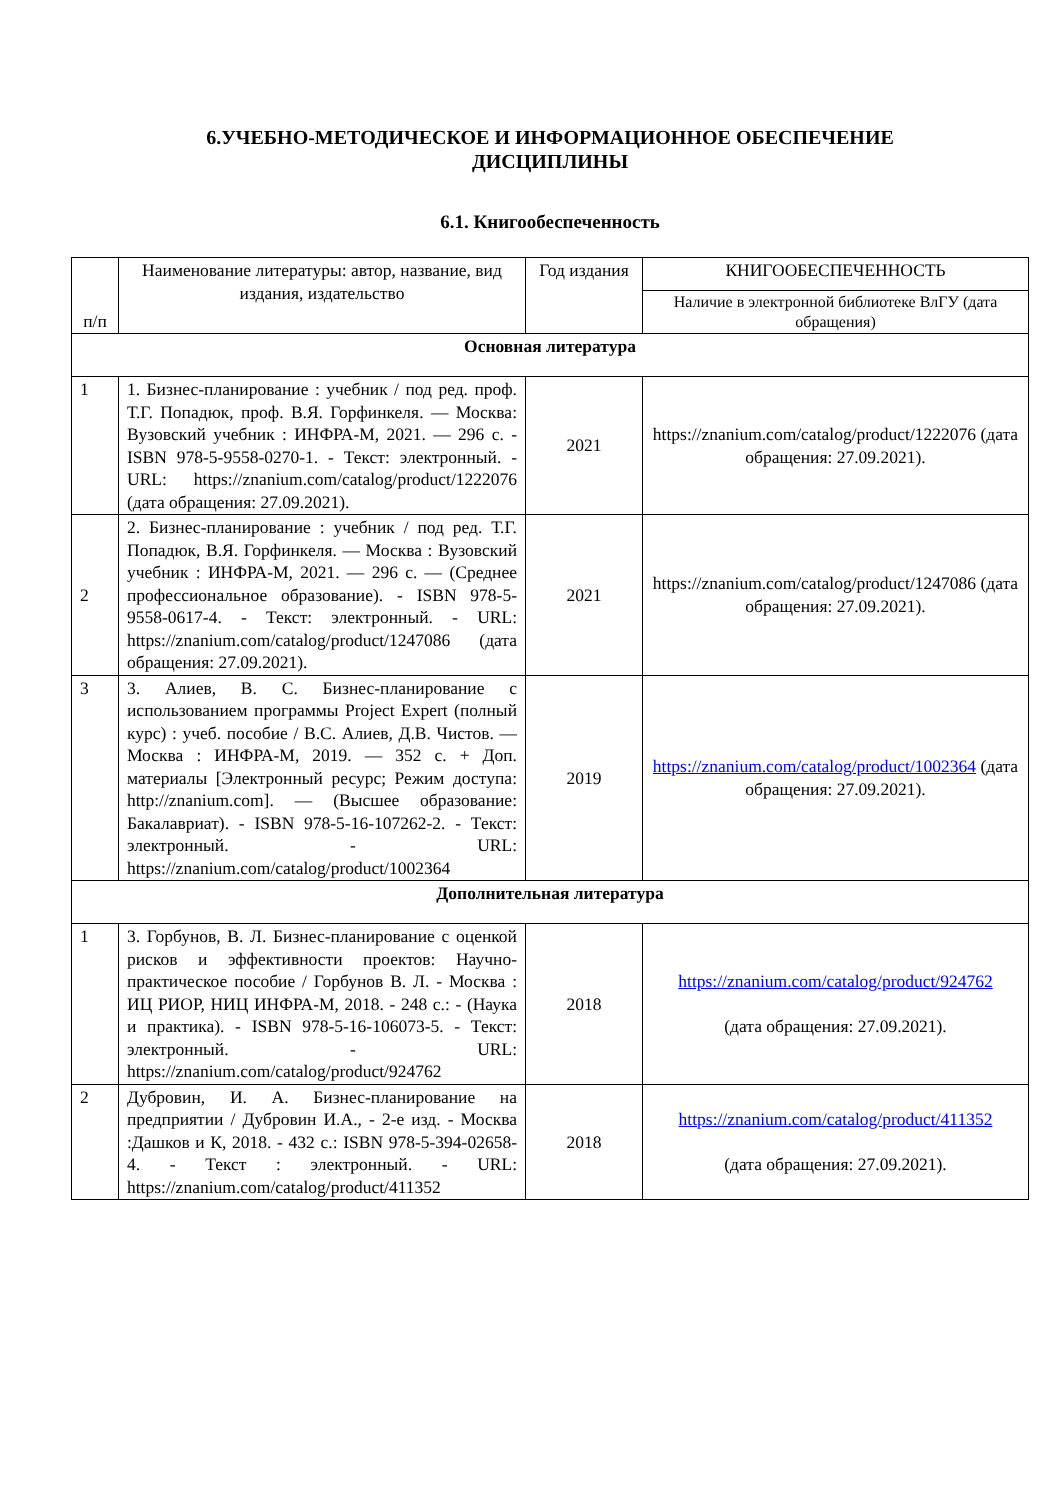6.УЧЕБНО-МЕТОДИЧЕСКОЕ И ИНФОРМАЦИОННОЕ ОБЕСПЕЧЕНИЕ
ДИСЦИПЛИНЫ
6.1. Книгообеспеченность
| п/п | Наименование литературы: автор, название, вид издания, издательство | Год издания | КНИГООБЕСПЕЧЕННОСТЬ |
| --- | --- | --- | --- |
| | | | Наличие в электронной библиотеке ВлГУ (дата обращения) |
| Основная литература | | | |
| 1 | 1. Бизнес-планирование : учебник / под ред. проф. Т.Г. Попадюк, проф. В.Я. Горфинкеля. — Москва: Вузовский учебник : ИНФРА-М, 2021. — 296 с. - ISBN 978-5-9558-0270-1. - Текст: электронный. - URL: https://znanium.com/catalog/product/1222076 (дата обращения: 27.09.2021). | 2021 | https://znanium.com/catalog/product/1222076 (дата обращения: 27.09.2021). |
| 2 | 2. Бизнес-планирование : учебник / под ред. Т.Г. Попадюк, В.Я. Горфинкеля. — Москва : Вузовский учебник : ИНФРА-М, 2021. — 296 с. — (Среднее профессиональное образование). - ISBN 978-5-9558-0617-4. - Текст: электронный. - URL: https://znanium.com/catalog/product/1247086 (дата обращения: 27.09.2021). | 2021 | https://znanium.com/catalog/product/1247086 (дата обращения: 27.09.2021). |
| 3 | 3. Алиев, В. С. Бизнес-планирование с использованием программы Project Expert (полный курс) : учеб. пособие / В.С. Алиев, Д.В. Чистов. — Москва : ИНФРА-М, 2019. — 352 с. + Доп. материалы [Электронный ресурс; Режим доступа: http://znanium.com]. — (Высшее образование: Бакалавриат). - ISBN 978-5-16-107262-2. - Текст: электронный. - URL: https://znanium.com/catalog/product/1002364 | 2019 | https://znanium.com/catalog/product/1002364 (дата обращения: 27.09.2021). |
| Дополнительная литература | | | |
| 1 | 3. Горбунов, В. Л. Бизнес-планирование с оценкой рисков и эффективности проектов: Научно-практическое пособие / Горбунов В. Л. - Москва : ИЦ РИОР, НИЦ ИНФРА-М, 2018. - 248 с.: - (Наука и практика). - ISBN 978-5-16-106073-5. - Текст: электронный. - URL: https://znanium.com/catalog/product/924762 | 2018 | https://znanium.com/catalog/product/924762 (дата обращения: 27.09.2021). |
| 2 | Дубровин, И. А. Бизнес-планирование на предприятии / Дубровин И.А., - 2-е изд. - Москва :Дашков и К, 2018. - 432 с.: ISBN 978-5-394-02658-4. - Текст : электронный. - URL: https://znanium.com/catalog/product/411352 | 2018 | https://znanium.com/catalog/product/411352 (дата обращения: 27.09.2021). |